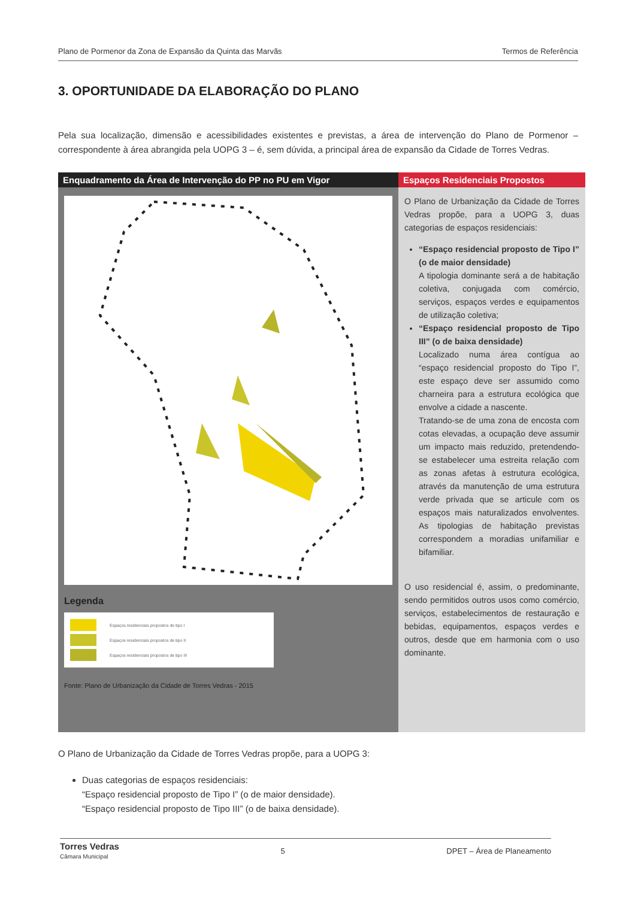Plano de Pormenor da Zona de Expansão da Quinta das Marvãs Termos de Referência
3. OPORTUNIDADE DA ELABORAÇÃO DO PLANO
Pela sua localização, dimensão e acessibilidades existentes e previstas, a área de intervenção do Plano de Pormenor – correspondente à área abrangida pela UOPG 3 – é, sem dúvida, a principal área de expansão da Cidade de Torres Vedras.
Enquadramento da Área de Intervenção do PP no PU em Vigor
Legenda
Espaços residenciais propostos de tipo I
Espaços residenciais propostos de tipo II
Espaços residenciais propostos de tipo III
Fonte: Plano de Urbanização da Cidade de Torres Vedras - 2015
Espaços Residenciais Propostos
O Plano de Urbanização da Cidade de Torres Vedras propõe, para a UOPG 3, duas categorias de espaços residenciais:
“Espaço residencial proposto de Tipo I” (o de maior densidade)
A tipologia dominante será a de habitação coletiva, conjugada com comércio, serviços, espaços verdes e equipamentos de utilização coletiva;
“Espaço residencial proposto de Tipo III” (o de baixa densidade)
Localizado numa área contígua ao “espaço residencial proposto do Tipo I”, este espaço deve ser assumido como charneira para a estrutura ecológica que envolve a cidade a nascente.
Tratando-se de uma zona de encosta com cotas elevadas, a ocupação deve assumir um impacto mais reduzido, pretendendo-se estabelecer uma estreita relação com as zonas afetas à estrutura ecológica, através da manutenção de uma estrutura verde privada que se articule com os espaços mais naturalizados envolventes. As tipologias de habitação previstas correspondem a moradias unifamiliar e bifamiliar.
O uso residencial é, assim, o predominante, sendo permitidos outros usos como comércio, serviços, estabelecimentos de restauração e bebidas, equipamentos, espaços verdes e outros, desde que em harmonia com o uso dominante.
O Plano de Urbanização da Cidade de Torres Vedras propõe, para a UOPG 3:
Duas categorias de espaços residenciais:
“Espaço residencial proposto de Tipo I” (o de maior densidade).
“Espaço residencial proposto de Tipo III” (o de baixa densidade).
Torres Vedras
Câmara Municipal 5 DPET – Área de Planeamento